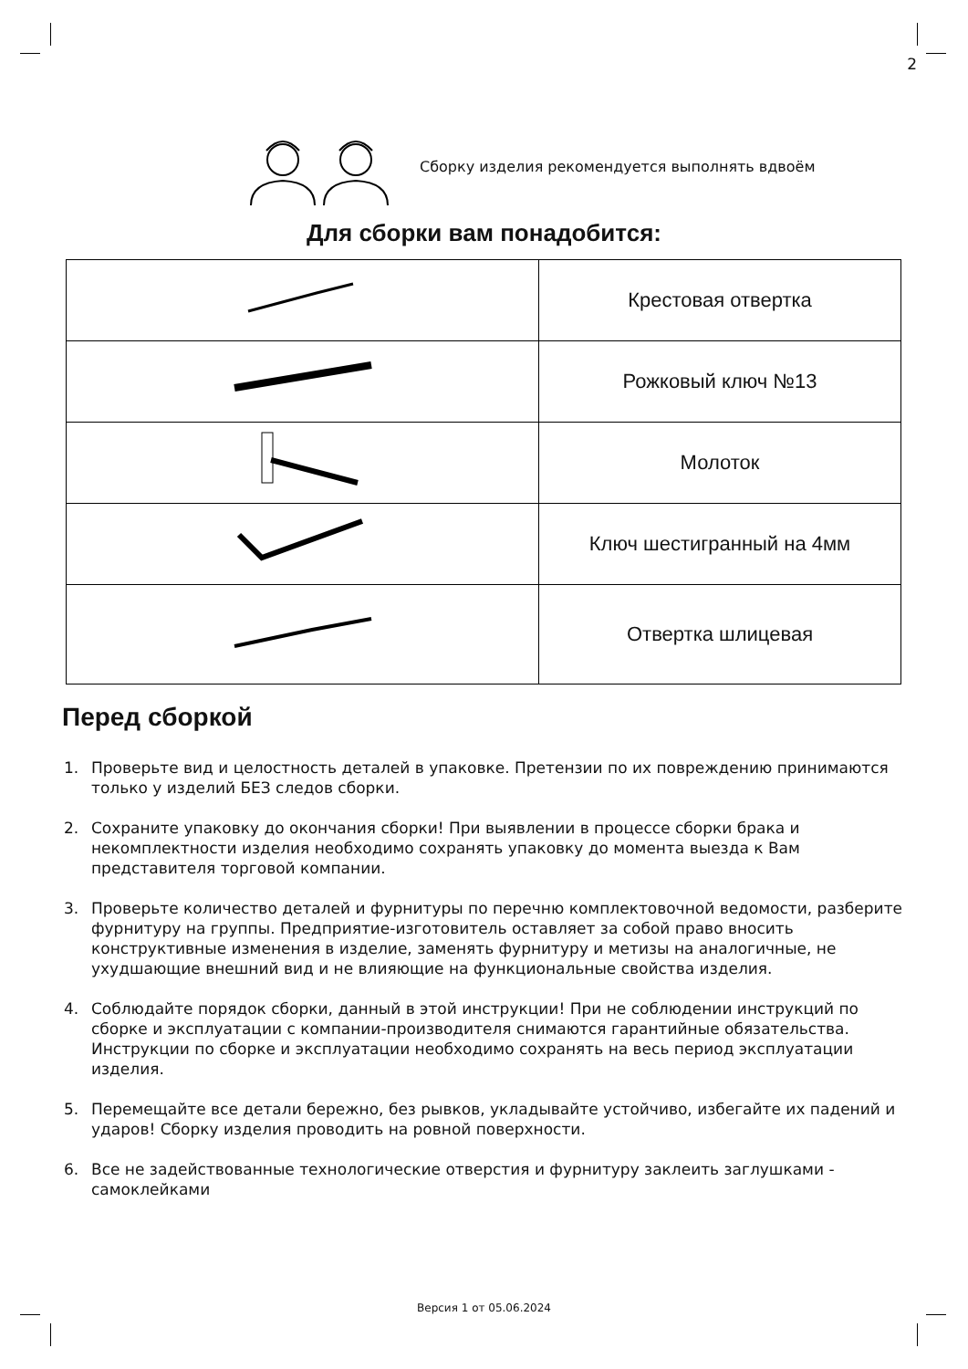2
Сборку изделия рекомендуется выполнять вдвоём
Для сборки вам понадобится:
| | Крестовая отвертка |
| | Рожковый ключ №13 |
| | Молоток |
| | Ключ шестигранный на 4мм |
| | Отвертка шлицевая |
Перед сборкой
1. Проверьте вид и целостность деталей в упаковке. Претензии по их повреждению принимаются только у изделий БЕЗ следов сборки.
2. Сохраните упаковку до окончания сборки! При выявлении в процессе сборки брака и некомплектности изделия необходимо сохранять упаковку до момента выезда к Вам представителя торговой компании.
3. Проверьте количество деталей и фурнитуры по перечню комплектовочной ведомости, разберите фурнитуру на группы. Предприятие-изготовитель оставляет за собой право вносить конструктивные изменения в изделие, заменять фурнитуру и метизы на аналогичные, не ухудшающие внешний вид и не влияющие на функциональные свойства изделия.
4. Соблюдайте порядок сборки, данный в этой инструкции! При не соблюдении инструкций по сборке и эксплуатации с компании-производителя снимаются гарантийные обязательства. Инструкции по сборке и эксплуатации необходимо сохранять на весь период эксплуатации изделия.
5. Перемещайте все детали бережно, без рывков, укладывайте устойчиво, избегайте их падений и ударов! Сборку изделия проводить на ровной поверхности.
6. Все не задействованные технологические отверстия и фурнитуру заклеить заглушками - самоклейками
Версия 1 от 05.06.2024